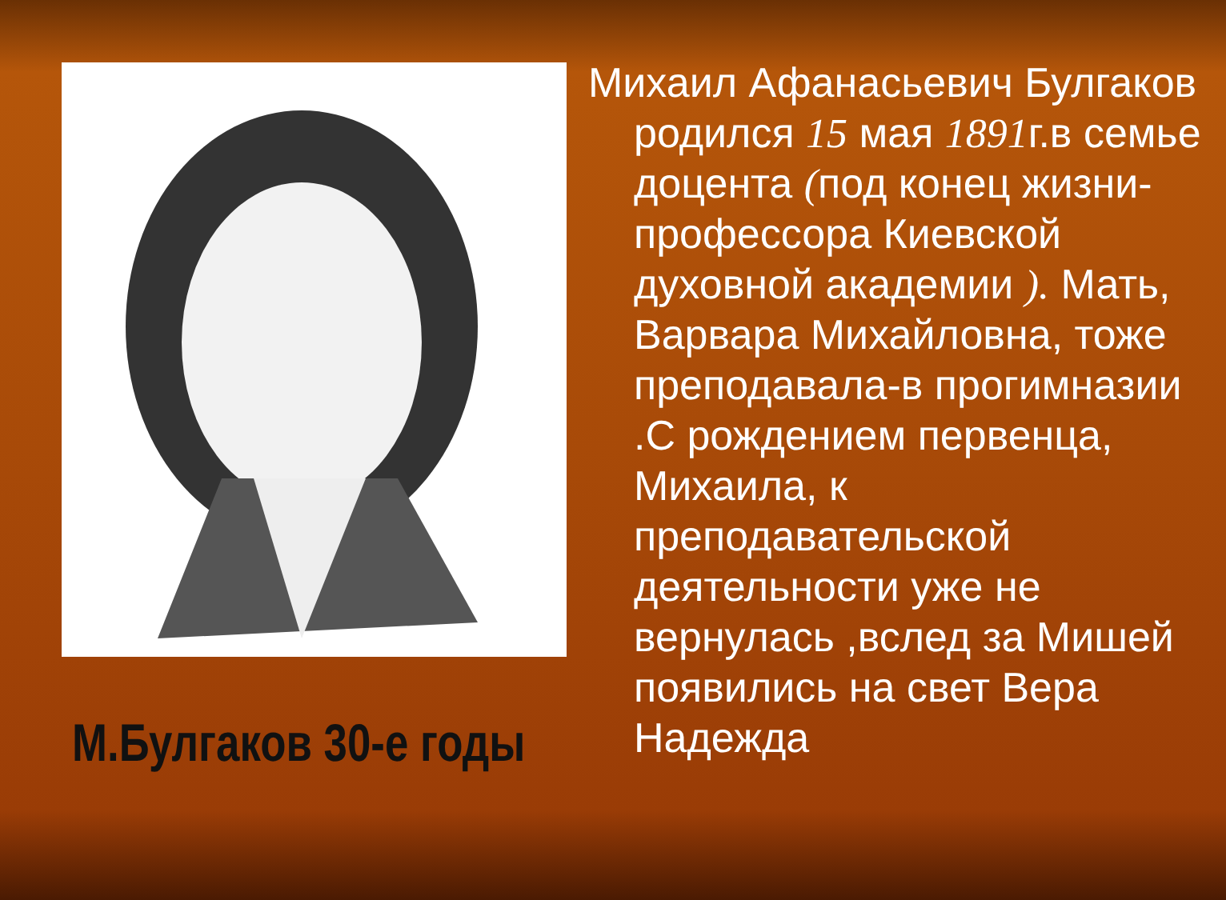М.Булгаков 30-е годы
Михаил Афанасьевич Булгаков родился 15 мая 1891г.в семье доцента (под конец жизни-профессора Киевской духовной академии ). Мать, Варвара Михайловна, тоже преподавала-в прогимназии .С рождением первенца, Михаила, к преподавательской деятельности уже не вернулась ,вслед за Мишей появились на свет Вера Надежда